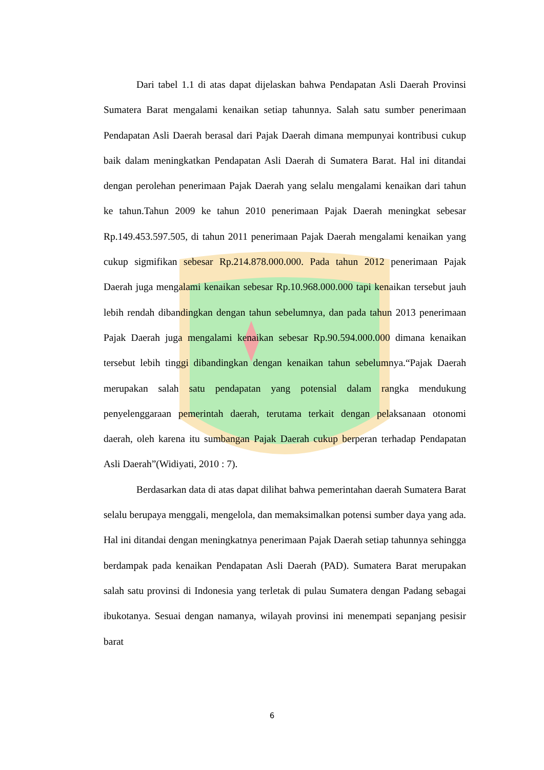Dari tabel 1.1 di atas dapat dijelaskan bahwa Pendapatan Asli Daerah Provinsi Sumatera Barat mengalami kenaikan setiap tahunnya. Salah satu sumber penerimaan Pendapatan Asli Daerah berasal dari Pajak Daerah dimana mempunyai kontribusi cukup baik dalam meningkatkan Pendapatan Asli Daerah di Sumatera Barat. Hal ini ditandai dengan perolehan penerimaan Pajak Daerah yang selalu mengalami kenaikan dari tahun ke tahun.Tahun 2009 ke tahun 2010 penerimaan Pajak Daerah meningkat sebesar Rp.149.453.597.505, di tahun 2011 penerimaan Pajak Daerah mengalami kenaikan yang cukup sigmifikan sebesar Rp.214.878.000.000. Pada tahun 2012 penerimaan Pajak Daerah juga mengalami kenaikan sebesar Rp.10.968.000.000 tapi kenaikan tersebut jauh lebih rendah dibandingkan dengan tahun sebelumnya, dan pada tahun 2013 penerimaan Pajak Daerah juga mengalami kenaikan sebesar Rp.90.594.000.000 dimana kenaikan tersebut lebih tinggi dibandingkan dengan kenaikan tahun sebelumnya.“Pajak Daerah merupakan salah satu pendapatan yang potensial dalam rangka mendukung penyelenggaraan pemerintah daerah, terutama terkait dengan pelaksanaan otonomi daerah, oleh karena itu sumbangan Pajak Daerah cukup berperan terhadap Pendapatan Asli Daerah”(Widiyati, 2010 : 7).
Berdasarkan data di atas dapat dilihat bahwa pemerintahan daerah Sumatera Barat selalu berupaya menggali, mengelola, dan memaksimalkan potensi sumber daya yang ada. Hal ini ditandai dengan meningkatnya penerimaan Pajak Daerah setiap tahunnya sehingga berdampak pada kenaikan Pendapatan Asli Daerah (PAD). Sumatera Barat merupakan salah satu provinsi di Indonesia yang terletak di pulau Sumatera dengan Padang sebagai ibukotanya. Sesuai dengan namanya, wilayah provinsi ini menempati sepanjang pesisir barat
6